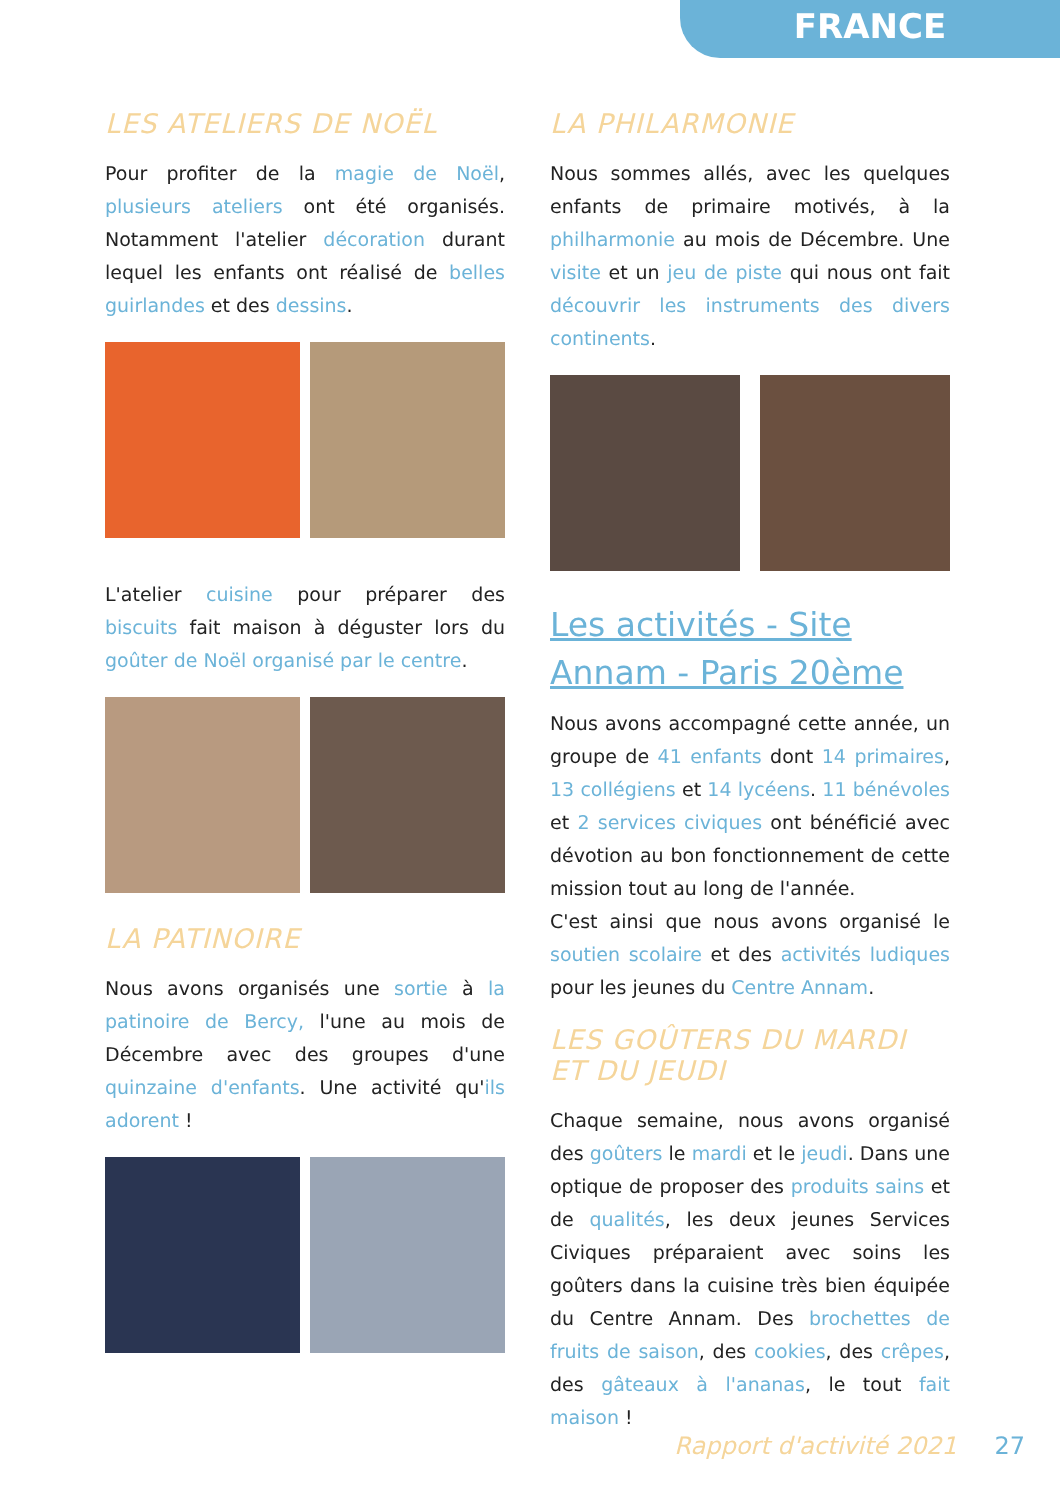FRANCE
LES ATELIERS DE NOËL
Pour profiter de la magie de Noël, plusieurs ateliers ont été organisés. Notamment l'atelier décoration durant lequel les enfants ont réalisé de belles guirlandes et des dessins.
L'atelier cuisine pour préparer des biscuits fait maison à déguster lors du goûter de Noël organisé par le centre.
LA PATINOIRE
Nous avons organisés une sortie à la patinoire de Bercy, l'une au mois de Décembre avec des groupes d'une quinzaine d'enfants. Une activité qu'ils adorent !
LA PHILARMONIE
Nous sommes allés, avec les quelques enfants de primaire motivés, à la philharmonie au mois de Décembre. Une visite et un jeu de piste qui nous ont fait découvrir les instruments des divers continents.
Les activités - Site Annam - Paris 20ème
Nous avons accompagné cette année, un groupe de 41 enfants dont 14 primaires, 13 collégiens et 14 lycéens. 11 bénévoles et 2 services civiques ont bénéficié avec dévotion au bon fonctionnement de cette mission tout au long de l'année.
C'est ainsi que nous avons organisé le soutien scolaire et des activités ludiques pour les jeunes du Centre Annam.
LES GOÛTERS DU MARDI ET DU JEUDI
Chaque semaine, nous avons organisé des goûters le mardi et le jeudi. Dans une optique de proposer des produits sains et de qualités, les deux jeunes Services Civiques préparaient avec soins les goûters dans la cuisine très bien équipée du Centre Annam. Des brochettes de fruits de saison, des cookies, des crêpes, des gâteaux à l'ananas, le tout fait maison !
Rapport d'activité 2021 27